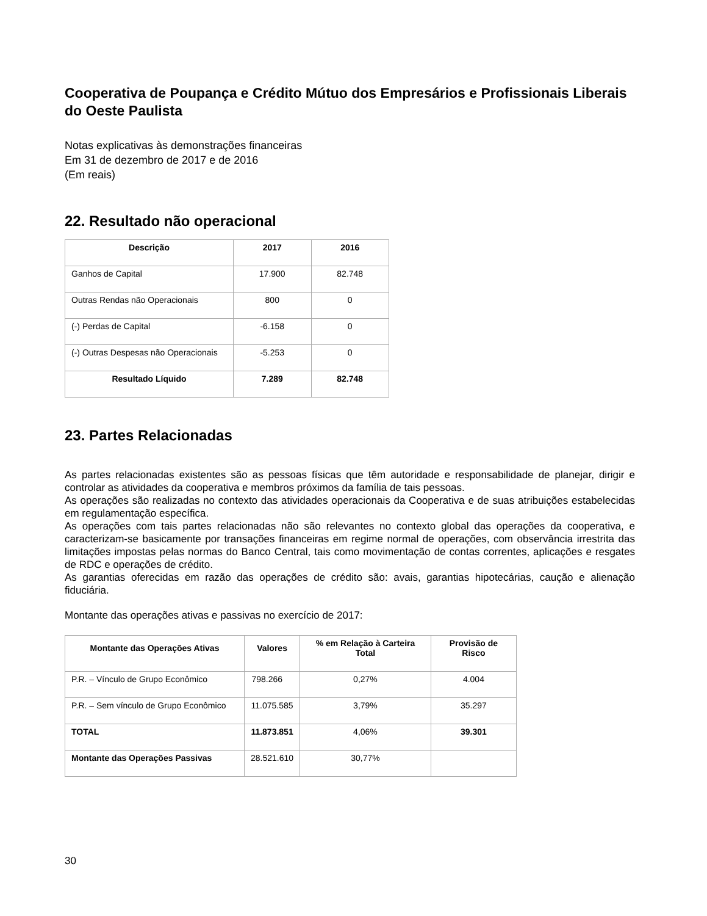Cooperativa de Poupança e Crédito Mútuo dos Empresários e Profissionais Liberais do Oeste Paulista
Notas explicativas às demonstrações financeiras
Em 31 de dezembro de 2017 e de 2016
(Em reais)
22. Resultado não operacional
| Descrição | 2017 | 2016 |
| --- | --- | --- |
| Ganhos de Capital | 17.900 | 82.748 |
| Outras Rendas não Operacionais | 800 | 0 |
| (-) Perdas de Capital | -6.158 | 0 |
| (-) Outras Despesas não Operacionais | -5.253 | 0 |
| Resultado Líquido | 7.289 | 82.748 |
23. Partes Relacionadas
As partes relacionadas existentes são as pessoas físicas que têm autoridade e responsabilidade de planejar, dirigir e controlar as atividades da cooperativa e membros próximos da família de tais pessoas.
As operações são realizadas no contexto das atividades operacionais da Cooperativa e de suas atribuições estabelecidas em regulamentação específica.
As operações com tais partes relacionadas não são relevantes no contexto global das operações da cooperativa, e caracterizam-se basicamente por transações financeiras em regime normal de operações, com observância irrestrita das limitações impostas pelas normas do Banco Central, tais como movimentação de contas correntes, aplicações e resgates de RDC e operações de crédito.
As garantias oferecidas em razão das operações de crédito são: avais, garantias hipotecárias, caução e alienação fiduciária.
Montante das operações ativas e passivas no exercício de 2017:
| Montante das Operações Ativas | Valores | % em Relação à Carteira Total | Provisão de Risco |
| --- | --- | --- | --- |
| P.R. – Vínculo de Grupo Econômico | 798.266 | 0,27% | 4.004 |
| P.R. – Sem vínculo de Grupo Econômico | 11.075.585 | 3,79% | 35.297 |
| TOTAL | 11.873.851 | 4,06% | 39.301 |
| Montante das Operações Passivas | 28.521.610 | 30,77% | |
30